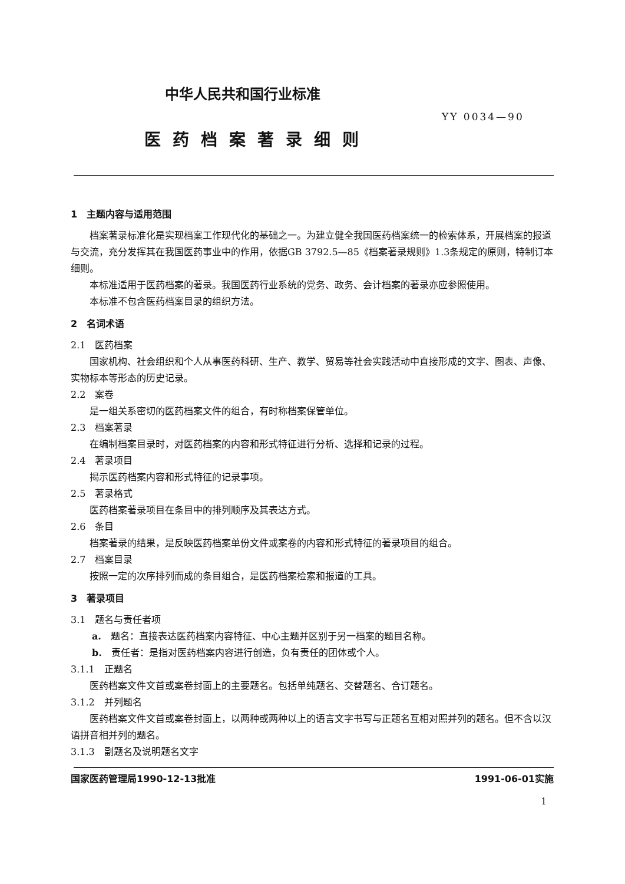中华人民共和国行业标准
YY 0034—90
医药档案著录细则
1　主题内容与适用范围
档案著录标准化是实现档案工作现代化的基础之一。为建立健全我国医药档案统一的检索体系，开展档案的报道与交流，充分发挥其在我国医药事业中的作用，依据GB 3792.5—85《档案著录规则》1.3条规定的原则，特制订本细则。
本标准适用于医药档案的著录。我国医药行业系统的党务、政务、会计档案的著录亦应参照使用。
本标准不包含医药档案目录的组织方法。
2　名词术语
2.1　医药档案
国家机构、社会组织和个人从事医药科研、生产、教学、贸易等社会实践活动中直接形成的文字、图表、声像、实物标本等形态的历史记录。
2.2　案卷
是一组关系密切的医药档案文件的组合，有时称档案保管单位。
2.3　档案著录
在编制档案目录时，对医药档案的内容和形式特征进行分析、选择和记录的过程。
2.4　著录项目
揭示医药档案内容和形式特征的记录事项。
2.5　著录格式
医药档案著录项目在条目中的排列顺序及其表达方式。
2.6　条目
档案著录的结果，是反映医药档案单份文件或案卷的内容和形式特征的著录项目的组合。
2.7　档案目录
按照一定的次序排列而成的条目组合，是医药档案检索和报道的工具。
3　著录项目
3.1　题名与责任者项
a.　题名：直接表达医药档案内容特征、中心主题并区别于另一档案的题目名称。
b.　责任者：是指对医药档案内容进行创造，负有责任的团体或个人。
3.1.1　正题名
医药档案文件文首或案卷封面上的主要题名。包括单纯题名、交替题名、合订题名。
3.1.2　并列题名
医药档案文件文首或案卷封面上，以两种或两种以上的语言文字书写与正题名互相对照并列的题名。但不含以汉语拼音相并列的题名。
3.1.3　副题名及说明题名文字
国家医药管理局1990-12-13批准 1991-06-01实施
1